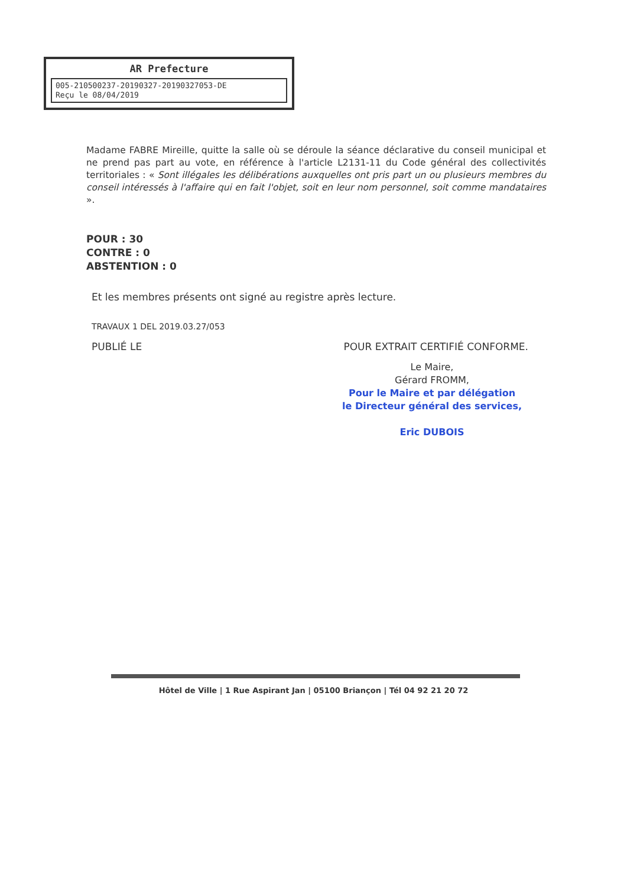AR Prefecture
005-210500237-20190327-20190327053-DE
Reçu le 08/04/2019
Madame FABRE Mireille, quitte la salle où se déroule la séance déclarative du conseil municipal et ne prend pas part au vote, en référence à l'article L2131-11 du Code général des collectivités territoriales : « Sont illégales les délibérations auxquelles ont pris part un ou plusieurs membres du conseil intéressés à l'affaire qui en fait l'objet, soit en leur nom personnel, soit comme mandataires ».
POUR : 30
CONTRE : 0
ABSTENTION : 0
Et les membres présents ont signé au registre après lecture.
TRAVAUX 1 DEL 2019.03.27/053
PUBLIÉ LE POUR EXTRAIT CERTIFIÉ CONFORME.
Le Maire,
Gérard FROMM,
Pour le Maire et par délégation
le Directeur général des services,
Eric DUBOIS
Hôtel de Ville | 1 Rue Aspirant Jan | 05100 Briançon | Tél 04 92 21 20 72